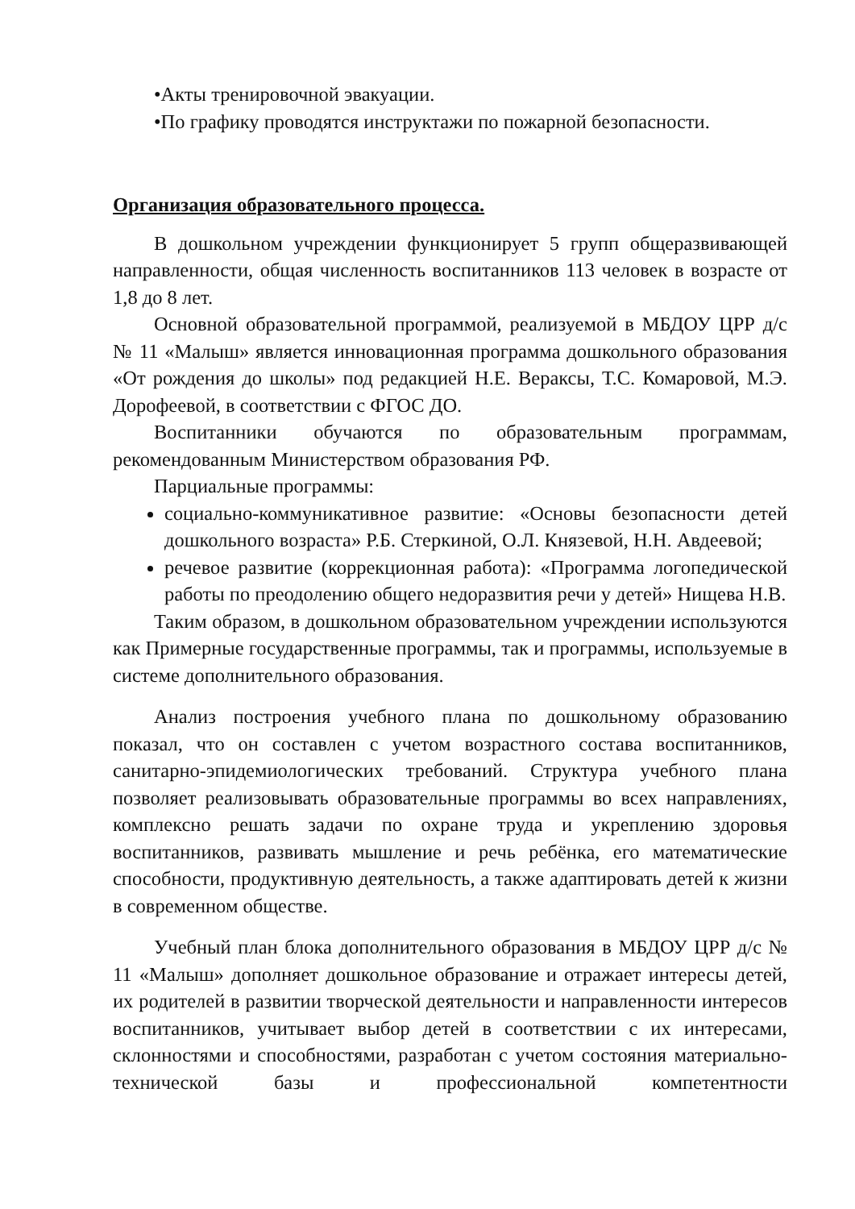•Акты тренировочной эвакуации.
•По графику проводятся инструктажи по пожарной безопасности.
Организация образовательного процесса.
В дошкольном учреждении функционирует 5 групп общеразвивающей направленности, общая численность воспитанников 113 человек в возрасте от 1,8 до 8 лет.
Основной образовательной программой, реализуемой в МБДОУ ЦРР д/с № 11 «Малыш» является инновационная программа дошкольного образования «От рождения до школы» под редакцией Н.Е. Вераксы, Т.С. Комаровой, М.Э. Дорофеевой, в соответствии с ФГОС ДО.
Воспитанники обучаются по образовательным программам, рекомендованным Министерством образования РФ.
Парциальные программы:
социально-коммуникативное развитие: «Основы безопасности детей дошкольного возраста» Р.Б. Стеркиной, О.Л. Князевой, Н.Н. Авдеевой;
речевое развитие (коррекционная работа): «Программа логопедической работы по преодолению общего недоразвития речи у детей» Нищева Н.В.
Таким образом, в дошкольном образовательном учреждении используются как Примерные государственные программы, так и программы, используемые в системе дополнительного образования.
Анализ построения учебного плана по дошкольному образованию показал, что он составлен с учетом возрастного состава воспитанников, санитарно-эпидемиологических требований. Структура учебного плана позволяет реализовывать образовательные программы во всех направлениях, комплексно решать задачи по охране труда и укреплению здоровья воспитанников, развивать мышление и речь ребёнка, его математические способности, продуктивную деятельность, а также адаптировать детей к жизни в современном обществе.
Учебный план блока дополнительного образования в МБДОУ ЦРР д/с № 11 «Малыш» дополняет дошкольное образование и отражает интересы детей, их родителей в развитии творческой деятельности и направленности интересов воспитанников, учитывает выбор детей в соответствии с их интересами, склонностями и способностями, разработан с учетом состояния материально-технической базы и профессиональной компетентности